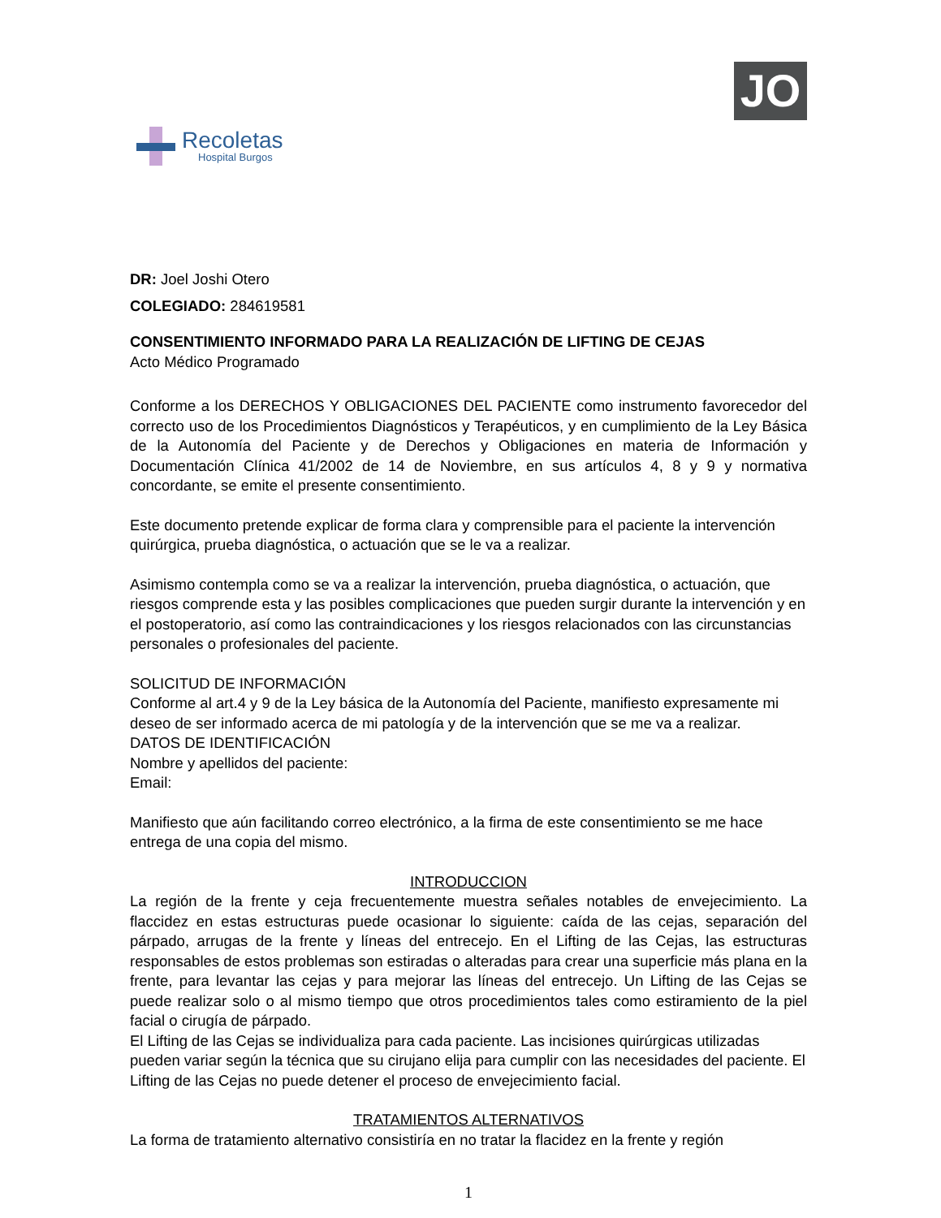Recoletas
Hospital Burgos
JO
DR: Joel Joshi Otero
COLEGIADO: 284619581
CONSENTIMIENTO INFORMADO PARA LA REALIZACIÓN DE LIFTING DE CEJAS
Acto Médico Programado
Conforme a los DERECHOS Y OBLIGACIONES DEL PACIENTE como instrumento favorecedor del correcto uso de los Procedimientos Diagnósticos y Terapéuticos, y en cumplimiento de la Ley Básica de la Autonomía del Paciente y de Derechos y Obligaciones en materia de Información y Documentación Clínica 41/2002 de 14 de Noviembre, en sus artículos 4, 8 y 9 y normativa concordante, se emite el presente consentimiento.
Este documento pretende explicar de forma clara y comprensible para el paciente la intervención quirúrgica, prueba diagnóstica, o actuación que se le va a realizar.
Asimismo contempla como se va a realizar la intervención, prueba diagnóstica, o actuación, que riesgos comprende esta y las posibles complicaciones que pueden surgir durante la intervención y en el postoperatorio, así como las contraindicaciones y los riesgos relacionados con las circunstancias personales o profesionales del paciente.
SOLICITUD DE INFORMACIÓN
Conforme al art.4 y 9 de la Ley básica de la Autonomía del Paciente, manifiesto expresamente mi deseo de ser informado acerca de mi patología y de la intervención que se me va a realizar.
DATOS DE IDENTIFICACIÓN
Nombre y apellidos del paciente:
Email:
Manifiesto que aún facilitando correo electrónico, a la firma de este consentimiento se me hace entrega de una copia del mismo.
INTRODUCCION
La región de la frente y ceja frecuentemente muestra señales notables de envejecimiento. La flaccidez en estas estructuras puede ocasionar lo siguiente: caída de las cejas, separación del párpado, arrugas de la frente y líneas del entrecejo. En el Lifting de las Cejas, las estructuras responsables de estos problemas son estiradas o alteradas para crear una superficie más plana en la frente, para levantar las cejas y para mejorar las líneas del entrecejo. Un Lifting de las Cejas se puede realizar solo o al mismo tiempo que otros procedimientos tales como estiramiento de la piel facial o cirugía de párpado.
El Lifting de las Cejas se individualiza para cada paciente. Las incisiones quirúrgicas utilizadas pueden variar según la técnica que su cirujano elija para cumplir con las necesidades del paciente. El Lifting de las Cejas no puede detener el proceso de envejecimiento facial.
TRATAMIENTOS ALTERNATIVOS
La forma de tratamiento alternativo consistiría en no tratar la flacidez en la frente y región
1